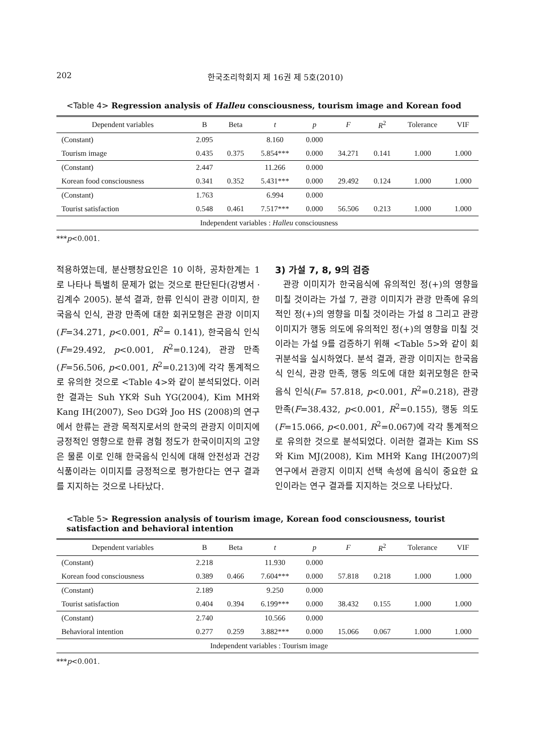202 한국조리학회지 제 16권 제 5호(2010)
<Table 4> Regression analysis of Halleu consciousness, tourism image and Korean food
| Dependent variables | B | Beta | t | p | F | R<sup>2</sup> | Tolerance | VIF |
| --- | --- | --- | --- | --- | --- | --- | --- | --- |
| (Constant) | 2.095 | | 8.160 | 0.000 | | | | |
| Tourism image | 0.435 | 0.375 | 5.854*** | 0.000 | 34.271 | 0.141 | 1.000 | 1.000 |
| (Constant) | 2.447 | | 11.266 | 0.000 | | | | |
| Korean food consciousness | 0.341 | 0.352 | 5.431*** | 0.000 | 29.492 | 0.124 | 1.000 | 1.000 |
| (Constant) | 1.763 | | 6.994 | 0.000 | | | | |
| Tourist satisfaction | 0.548 | 0.461 | 7.517*** | 0.000 | 56.506 | 0.213 | 1.000 | 1.000 |
| Independent variables : Halleu consciousness | | | | | | | | |
***p<0.001.
적용하였는데, 분산팽창요인은 10 이하, 공차한계는 1로 나타나 특별히 문제가 없는 것으로 판단된다(강병서 · 김계수 2005). 분석 결과, 한류 인식이 관광 이미지, 한국음식 인식, 관광 만족에 대한 회귀모형은 관광 이미지(F=34.271, p<0.001, R<sup>2</sup>= 0.141), 한국음식 인식(F=29.492, p<0.001, R<sup>2</sup>=0.124), 관광 만족(F=56.506, p<0.001, R<sup>2</sup>=0.213)에 각각 통계적으로 유의한 것으로 <Table 4>와 같이 분석되었다. 이러한 결과는 Suh YK와 Suh YG(2004), Kim MH와 Kang IH(2007), Seo DG와 Joo HS (2008)의 연구에서 한류는 관광 목적지로서의 한국의 관광지 이미지에 긍정적인 영향으로 한류 경험 정도가 한국이미지의 고양은 물론 이로 인해 한국음식 인식에 대해 안전성과 건강식품이라는 이미지를 긍정적으로 평가한다는 연구 결과를 지지하는 것으로 나타났다.
3) 가설 7, 8, 9의 검증
관광 이미지가 한국음식에 유의적인 정(+)의 영향을 미칠 것이라는 가설 7, 관광 이미지가 관광 만족에 유의적인 정(+)의 영향을 미칠 것이라는 가설 8 그리고 관광 이미지가 행동 의도에 유의적인 정(+)의 영향을 미칠 것이라는 가설 9를 검증하기 위해 <Table 5>와 같이 회귀분석을 실시하였다. 분석 결과, 관광 이미지는 한국음식 인식, 관광 만족, 행동 의도에 대한 회귀모형은 한국음식 인식(F= 57.818, p<0.001, R<sup>2</sup>=0.218), 관광 만족(F=38.432, p<0.001, R<sup>2</sup>=0.155), 행동 의도(F=15.066, p<0.001, R<sup>2</sup>=0.067)에 각각 통계적으로 유의한 것으로 분석되었다. 이러한 결과는 Kim SS와 Kim MJ(2008), Kim MH와 Kang IH(2007)의 연구에서 관광지 이미지 선택 속성에 음식이 중요한 요인이라는 연구 결과를 지지하는 것으로 나타났다.
<Table 5> Regression analysis of tourism image, Korean food consciousness, tourist satisfaction and behavioral intention
| Dependent variables | B | Beta | t | p | F | R<sup>2</sup> | Tolerance | VIF |
| --- | --- | --- | --- | --- | --- | --- | --- | --- |
| (Constant) | 2.218 | | 11.930 | 0.000 | | | | |
| Korean food consciousness | 0.389 | 0.466 | 7.604*** | 0.000 | 57.818 | 0.218 | 1.000 | 1.000 |
| (Constant) | 2.189 | | 9.250 | 0.000 | | | | |
| Tourist satisfaction | 0.404 | 0.394 | 6.199*** | 0.000 | 38.432 | 0.155 | 1.000 | 1.000 |
| (Constant) | 2.740 | | 10.566 | 0.000 | | | | |
| Behavioral intention | 0.277 | 0.259 | 3.882*** | 0.000 | 15.066 | 0.067 | 1.000 | 1.000 |
| Independent variables : Tourism image | | | | | | | | |
***p<0.001.